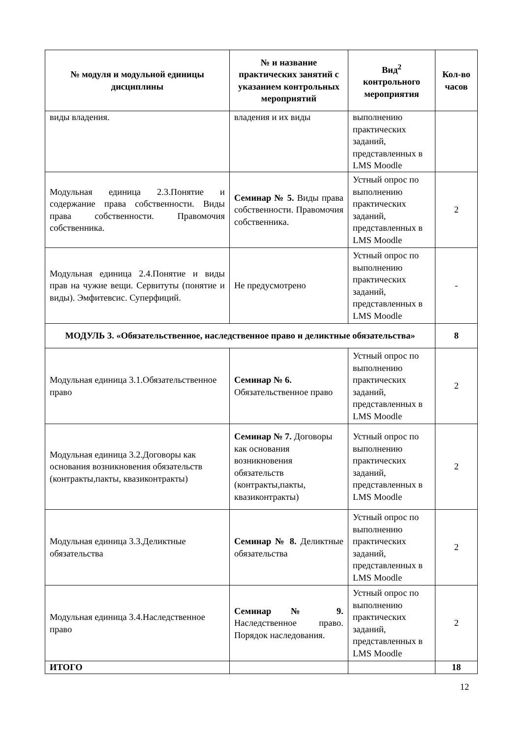| № модуля и модульной единицы дисциплины | № и название практических занятий с указанием контрольных мероприятий | Вид<sup>2</sup> контрольного мероприятия | Кол-во часов |
| --- | --- | --- | --- |
| виды владения. | владения и их виды | выполнению практических заданий, представленных в LMS Moodle | |
| Модульная единица 2.3.Понятие и содержание права собственности. Виды права собственности. Правомочия собственника. | Семинар № 5. Виды права собственности. Правомочия собственника. | Устный опрос по выполнению практических заданий, представленных в LMS Moodle | 2 |
| Модульная единица 2.4.Понятие и виды прав на чужие вещи. Сервитуты (понятие и виды). Эмфитевсис. Суперфиций. | Не предусмотрено | Устный опрос по выполнению практических заданий, представленных в LMS Moodle | - |
| МОДУЛЬ 3. «Обязательственное, наследственное право и деликтные обязательства» | | | 8 |
| Модульная единица 3.1.Обязательственное право | Семинар № 6. Обязательственное право | Устный опрос по выполнению практических заданий, представленных в LMS Moodle | 2 |
| Модульная единица 3.2.Договоры как основания возникновения обязательств (контракты,пакты, квазиконтракты) | Семинар № 7. Договоры как основания возникновения обязательств (контракты,пакты, квазиконтракты) | Устный опрос по выполнению практических заданий, представленных в LMS Moodle | 2 |
| Модульная единица 3.3.Деликтные обязательства | Семинар № 8. Деликтные обязательства | Устный опрос по выполнению практических заданий, представленных в LMS Moodle | 2 |
| Модульная единица 3.4.Наследственное право | Семинар № 9. Наследственное право. Порядок наследования. | Устный опрос по выполнению практических заданий, представленных в LMS Moodle | 2 |
| ИТОГО | | | 18 |
12